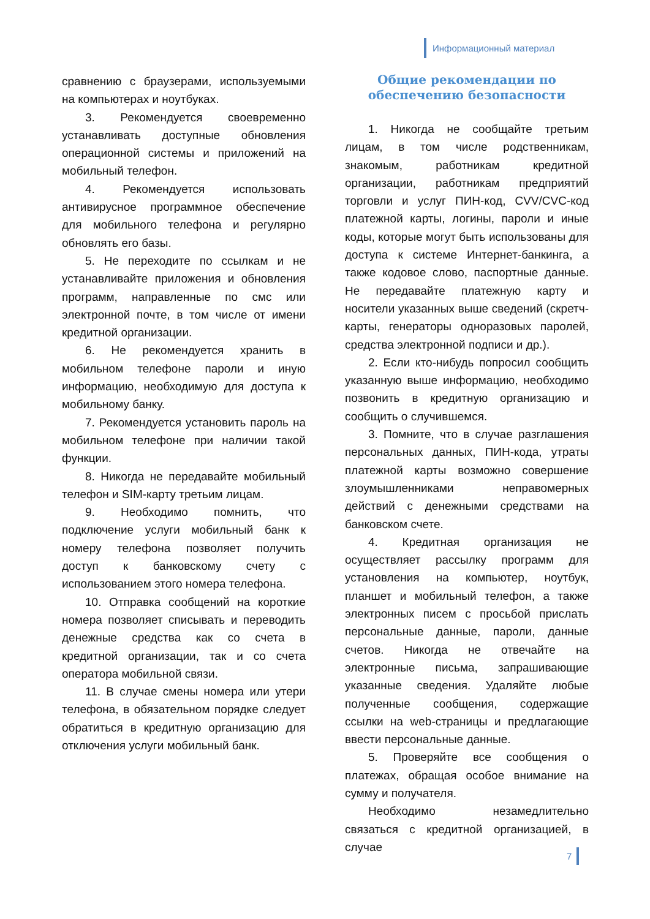Информационный материал
сравнению с браузерами, используемыми на компьютерах и ноутбуках.
3. Рекомендуется своевременно устанавливать доступные обновления операционной системы и приложений на мобильный телефон.
4. Рекомендуется использовать антивирусное программное обеспечение для мобильного телефона и регулярно обновлять его базы.
5. Не переходите по ссылкам и не устанавливайте приложения и обновления программ, направленные по смс или электронной почте, в том числе от имени кредитной организации.
6. Не рекомендуется хранить в мобильном телефоне пароли и иную информацию, необходимую для доступа к мобильному банку.
7. Рекомендуется установить пароль на мобильном телефоне при наличии такой функции.
8. Никогда не передавайте мобильный телефон и SIM-карту третьим лицам.
9. Необходимо помнить, что подключение услуги мобильный банк к номеру телефона позволяет получить доступ к банковскому счету с использованием этого номера телефона.
10. Отправка сообщений на короткие номера позволяет списывать и переводить денежные средства как со счета в кредитной организации, так и со счета оператора мобильной связи.
11. В случае смены номера или утери телефона, в обязательном порядке следует обратиться в кредитную организацию для отключения услуги мобильный банк.
Общие рекомендации по обеспечению безопасности
1. Никогда не сообщайте третьим лицам, в том числе родственникам, знакомым, работникам кредитной организации, работникам предприятий торговли и услуг ПИН-код, CVV/CVC-код платежной карты, логины, пароли и иные коды, которые могут быть использованы для доступа к системе Интернет-банкинга, а также кодовое слово, паспортные данные. Не передавайте платежную карту и носители указанных выше сведений (скретч-карты, генераторы одноразовых паролей, средства электронной подписи и др.).
2. Если кто-нибудь попросил сообщить указанную выше информацию, необходимо позвонить в кредитную организацию и сообщить о случившемся.
3. Помните, что в случае разглашения персональных данных, ПИН-кода, утраты платежной карты возможно совершение злоумышленниками неправомерных действий с денежными средствами на банковском счете.
4. Кредитная организация не осуществляет рассылку программ для установления на компьютер, ноутбук, планшет и мобильный телефон, а также электронных писем с просьбой прислать персональные данные, пароли, данные счетов. Никогда не отвечайте на электронные письма, запрашивающие указанные сведения. Удаляйте любые полученные сообщения, содержащие ссылки на web-страницы и предлагающие ввести персональные данные.
5. Проверяйте все сообщения о платежах, обращая особое внимание на сумму и получателя.
Необходимо незамедлительно связаться с кредитной организацией, в случае
7